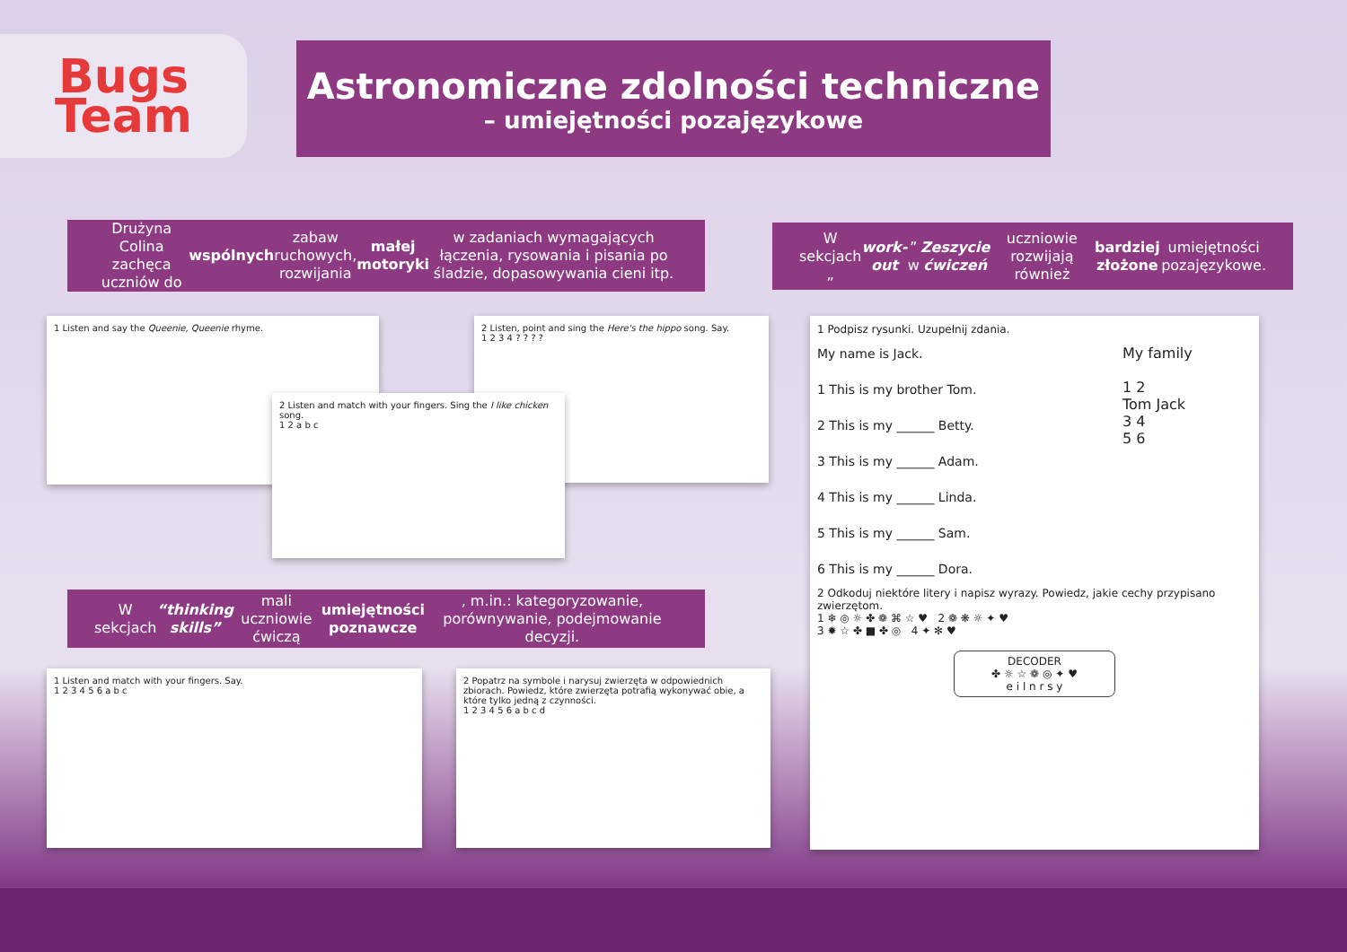Bugs
Team
Astronomiczne zdolności techniczne
– umiejętności pozajęzykowe
Drużyna Colina zachęca uczniów do wspólnych zabaw ruchowych, rozwijania małej motoryki w zadaniach wymagających łączenia, rysowania i pisania po śladzie, dopasowywania cieni itp.
W sekcjach „ work-out” w Zeszycie ćwiczeń uczniowie rozwijają również bardziej złożone umiejętności pozajęzykowe.
1 Listen and say the Queenie, Queenie rhyme.
2 Listen, point and sing the Here's the hippo song. Say.
1 2 3 4 ? ? ? ?
2 Listen and match with your fingers. Sing the I like chicken song.
1 2 a b c
W sekcjach “thinking skills” mali uczniowie ćwiczą umiejętności poznawcze, m.in.: kategoryzowanie, porównywanie, podejmowanie decyzji.
1 Listen and match with your fingers. Say.
1 2 3 4 5 6 a b c
2 Popatrz na symbole i narysuj zwierzęta w odpowiednich zbiorach. Powiedz, które zwierzęta potrafią wykonywać obie, a które tylko jedną z czynności.
1 2 3 4 5 6 a b c d
1 Podpisz rysunki. Uzupełnij zdania.
My name is Jack.
1 This is my brother Tom.
2 This is my ______ Betty.
3 This is my ______ Adam.
4 This is my ______ Linda.
5 This is my ______ Sam.
6 This is my ______ Dora.
My family
1 2
Tom Jack
3 4
5 6
2 Odkoduj niektóre litery i napisz wyrazy. Powiedz, jakie cechy przypisano zwierzętom.
1 ❄ ◎ ☼ ✤ ❁ ⌘ ☆ ♥ 2 ❁ ❋ ☼ ✦ ♥
3 ✹ ☆ ✤ ■ ✤ ◎ 4 ✦ ✻ ♥
DECODER
✤ ☼ ☆ ❁ ◎ ✦ ♥
e i l n r s y